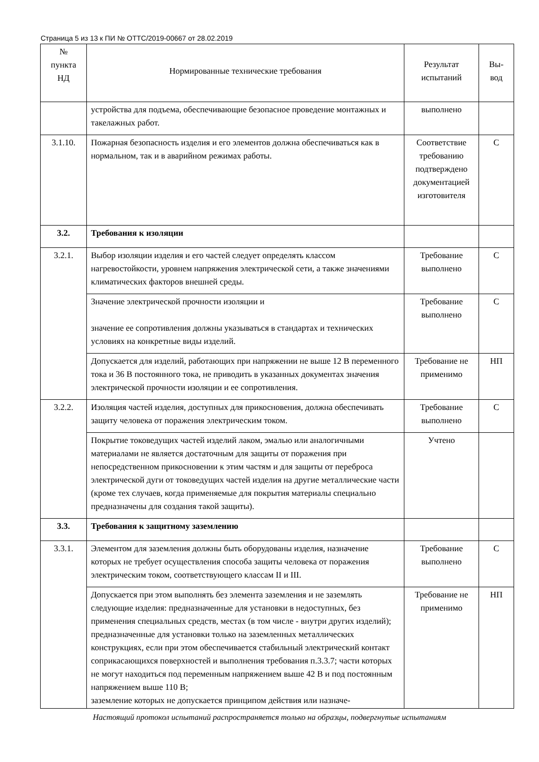Страница 5 из 13 к ПИ № ОТТС/2019-00667 от 28.02.2019
| № пункта НД | Нормированные технические требования | Результат испытаний | Вы- вод |
| --- | --- | --- | --- |
| | устройства для подъема, обеспечивающие безопасное проведение монтажных и такелажных работ. | выполнено | |
| 3.1.10. | Пожарная безопасность изделия и его элементов должна обеспечиваться как в нормальном, так и в аварийном режимах работы. | Соответствие требованию подтверждено документацией изготовителя | С |
| 3.2. | Требования к изоляции | | |
| 3.2.1. | Выбор изоляции изделия и его частей следует определять классом нагревостойкости, уровнем напряжения электрической сети, а также значениями климатических факторов внешней среды. | Требование выполнено | С |
| | Значение электрической прочности изоляции и значение ее сопротивления должны указываться в стандартах и технических условиях на конкретные виды изделий. | Требование выполнено | С |
| | Допускается для изделий, работающих при напряжении не выше 12 В переменного тока и 36 В постоянного тока, не приводить в указанных документах значения электрической прочности изоляции и ее сопротивления. | Требование не применимо | НП |
| 3.2.2. | Изоляция частей изделия, доступных для прикосновения, должна обеспечивать защиту человека от поражения электрическим током. | Требование выполнено | С |
| | Покрытие токоведущих частей изделий лаком, эмалью или аналогичными материалами не является достаточным для защиты от поражения при непосредственном прикосновении к этим частям и для защиты от переброса электрической дуги от токоведущих частей изделия на другие металлические части (кроме тех случаев, когда применяемые для покрытия материалы специально предназначены для создания такой защиты). | Учтено | |
| 3.3. | Требования к защитному заземлению | | |
| 3.3.1. | Элементом для заземления должны быть оборудованы изделия, назначение которых не требует осуществления способа защиты человека от поражения электрическим током, соответствующего классам II и III. | Требование выполнено | С |
| | Допускается при этом выполнять без элемента заземления и не заземлять следующие изделия: предназначенные для установки в недоступных, без применения специальных средств, местах (в том числе - внутри других изделий); предназначенные для установки только на заземленных металлических конструкциях, если при этом обеспечивается стабильный электрический контакт соприкасающихся поверхностей и выполнения требования п.3.3.7; части которых не могут находиться под переменным напряжением выше 42 В и под постоянным напряжением выше 110 В; заземление которых не допускается принципом действия или назначе- | Требование не применимо | НП |
Настоящий протокол испытаний распространяется только на образцы, подвергнутые испытаниям